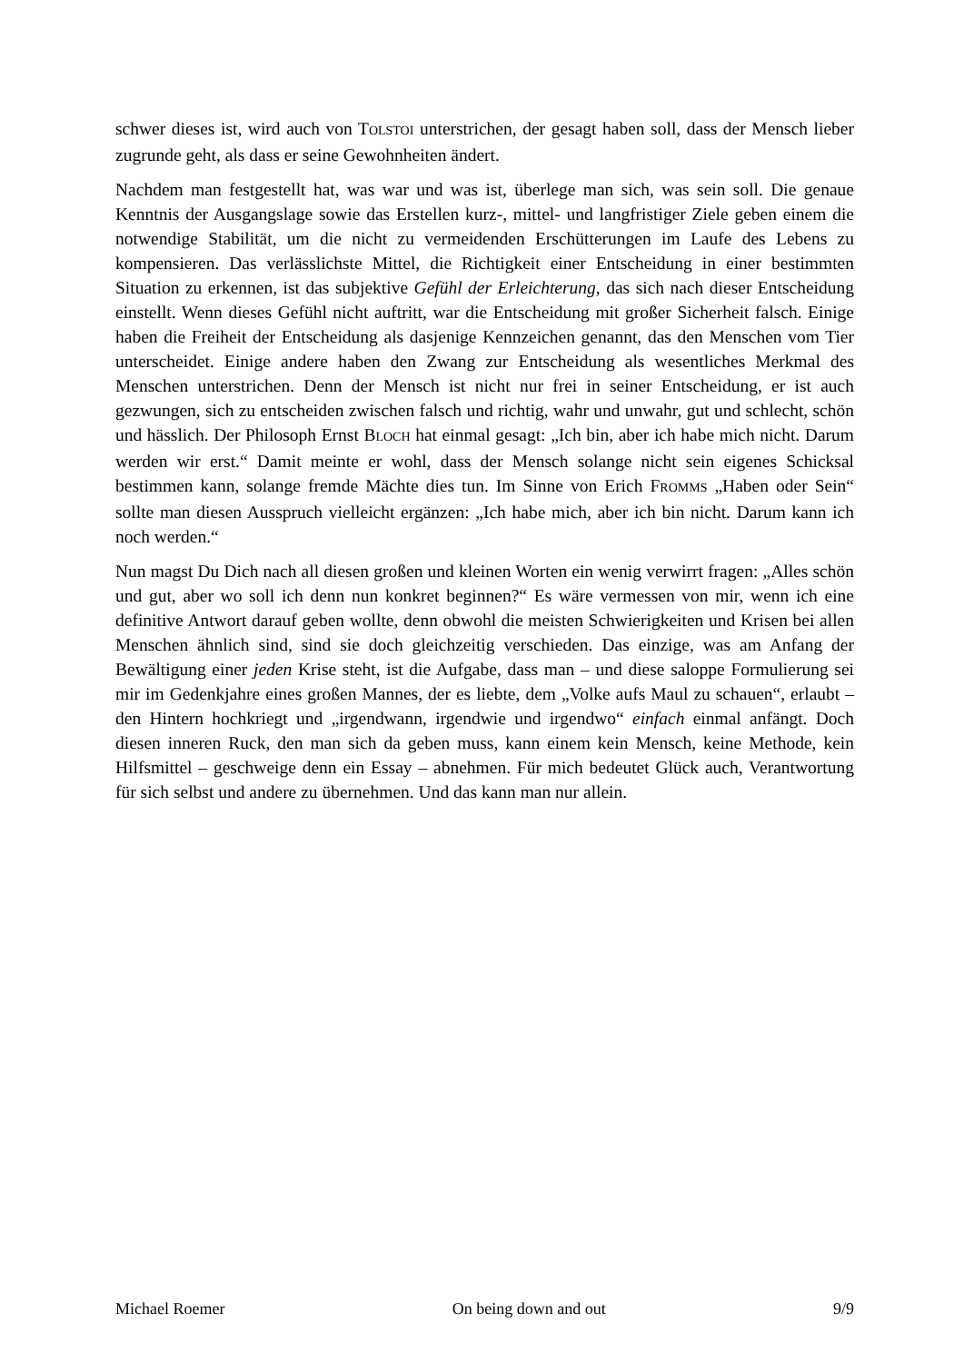schwer dieses ist, wird auch von TOLSTOI unterstrichen, der gesagt haben soll, dass der Mensch lieber zugrunde geht, als dass er seine Gewohnheiten ändert.
Nachdem man festgestellt hat, was war und was ist, überlege man sich, was sein soll. Die genaue Kenntnis der Ausgangslage sowie das Erstellen kurz-, mittel- und langfristiger Ziele geben einem die notwendige Stabilität, um die nicht zu vermeidenden Erschütterungen im Laufe des Lebens zu kompensieren. Das verlässlichste Mittel, die Richtigkeit einer Entscheidung in einer bestimmten Situation zu erkennen, ist das subjektive Gefühl der Erleichterung, das sich nach dieser Entscheidung einstellt. Wenn dieses Gefühl nicht auftritt, war die Entscheidung mit großer Sicherheit falsch. Einige haben die Freiheit der Entscheidung als dasjenige Kennzeichen genannt, das den Menschen vom Tier unterscheidet. Einige andere haben den Zwang zur Entscheidung als wesentliches Merkmal des Menschen unterstrichen. Denn der Mensch ist nicht nur frei in seiner Entscheidung, er ist auch gezwungen, sich zu entscheiden zwischen falsch und richtig, wahr und unwahr, gut und schlecht, schön und hässlich. Der Philosoph Ernst BLOCH hat einmal gesagt: „Ich bin, aber ich habe mich nicht. Darum werden wir erst.“ Damit meinte er wohl, dass der Mensch solange nicht sein eigenes Schicksal bestimmen kann, solange fremde Mächte dies tun. Im Sinne von Erich FROMMS „Haben oder Sein“ sollte man diesen Ausspruch vielleicht ergänzen: „Ich habe mich, aber ich bin nicht. Darum kann ich noch werden.“
Nun magst Du Dich nach all diesen großen und kleinen Worten ein wenig verwirrt fragen: „Alles schön und gut, aber wo soll ich denn nun konkret beginnen?“ Es wäre vermessen von mir, wenn ich eine definitive Antwort darauf geben wollte, denn obwohl die meisten Schwierigkeiten und Krisen bei allen Menschen ähnlich sind, sind sie doch gleichzeitig verschieden. Das einzige, was am Anfang der Bewältigung einer jeden Krise steht, ist die Aufgabe, dass man – und diese saloppe Formulierung sei mir im Gedenkjahre eines großen Mannes, der es liebte, dem „Volke aufs Maul zu schauen“, erlaubt – den Hintern hochkriegt und „irgendwann, irgendwie und irgendwo“ einfach einmal anfängt. Doch diesen inneren Ruck, den man sich da geben muss, kann einem kein Mensch, keine Methode, kein Hilfsmittel – geschweige denn ein Essay – abnehmen. Für mich bedeutet Glück auch, Verantwortung für sich selbst und andere zu übernehmen. Und das kann man nur allein.
Michael Roemer On being down and out 9/9